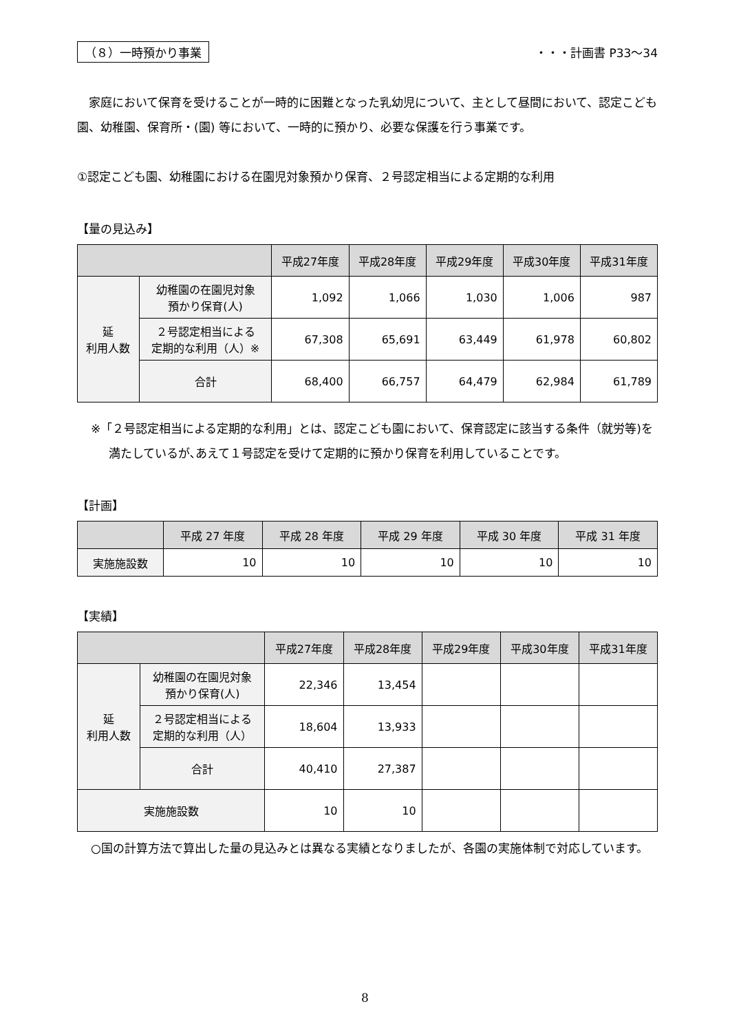（８）一時預かり事業 ・・・計画書 P33～34
家庭において保育を受けることが一時的に困難となった乳幼児について、主として昼間において、認定こども園、幼稚園、保育所・(園) 等において、一時的に預かり、必要な保護を行う事業です。
①認定こども園、幼稚園における在園児対象預かり保育、２号認定相当による定期的な利用
【量の見込み】
| | | 平成27年度 | 平成28年度 | 平成29年度 | 平成30年度 | 平成31年度 |
| --- | --- | --- | --- | --- | --- | --- |
| 延 利用人数 | 幼稚園の在園児対象 預かり保育(人) | 1,092 | 1,066 | 1,030 | 1,006 | 987 |
| | ２号認定相当による 定期的な利用（人）※ | 67,308 | 65,691 | 63,449 | 61,978 | 60,802 |
| | 合計 | 68,400 | 66,757 | 64,479 | 62,984 | 61,789 |
※「２号認定相当による定期的な利用」とは、認定こども園において、保育認定に該当する条件（就労等)を満たしているが､あえて１号認定を受けて定期的に預かり保育を利用していることです。
【計画】
| | 平成 27 年度 | 平成 28 年度 | 平成 29 年度 | 平成 30 年度 | 平成 31 年度 |
| --- | --- | --- | --- | --- | --- |
| 実施施設数 | 10 | 10 | 10 | 10 | 10 |
【実績】
| | | 平成27年度 | 平成28年度 | 平成29年度 | 平成30年度 | 平成31年度 |
| --- | --- | --- | --- | --- | --- | --- |
| 延 利用人数 | 幼稚園の在園児対象 預かり保育(人) | 22,346 | 13,454 | | | |
| | ２号認定相当による 定期的な利用（人） | 18,604 | 13,933 | | | |
| | 合計 | 40,410 | 27,387 | | | |
| 実施施設数 | | 10 | 10 | | | |
○国の計算方法で算出した量の見込みとは異なる実績となりましたが、各園の実施体制で対応しています。
8